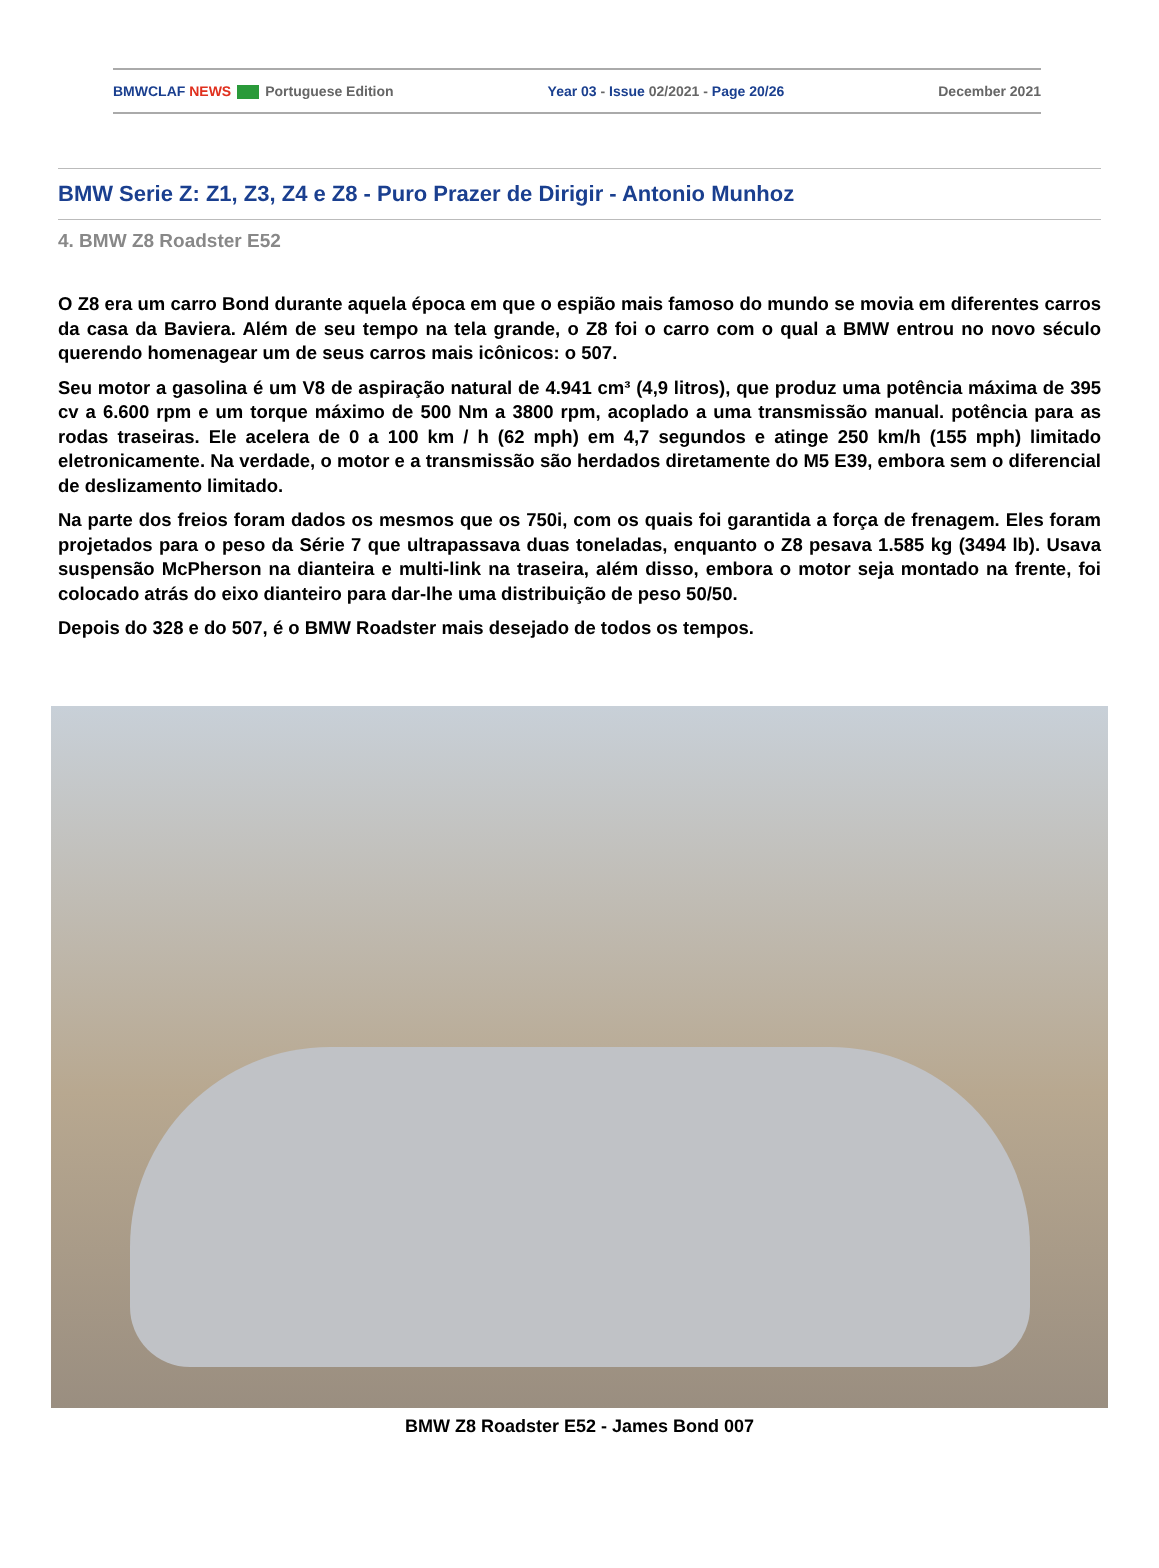BMWCLAF NEWS Portuguese Edition Year 03 - Issue 02/2021 - Page 20/26 December 2021
BMW Serie Z: Z1, Z3, Z4 e Z8 - Puro Prazer de Dirigir - Antonio Munhoz
4. BMW Z8 Roadster E52
O Z8 era um carro Bond durante aquela época em que o espião mais famoso do mundo se movia em diferentes carros da casa da Baviera. Além de seu tempo na tela grande, o Z8 foi o carro com o qual a BMW entrou no novo século querendo homenagear um de seus carros mais icônicos: o 507.
Seu motor a gasolina é um V8 de aspiração natural de 4.941 cm³ (4,9 litros), que produz uma potência máxima de 395 cv a 6.600 rpm e um torque máximo de 500 Nm a 3800 rpm, acoplado a uma transmissão manual. potência para as rodas traseiras. Ele acelera de 0 a 100 km / h (62 mph) em 4,7 segundos e atinge 250 km/h (155 mph) limitado eletronicamente. Na verdade, o motor e a transmissão são herdados diretamente do M5 E39, embora sem o diferencial de deslizamento limitado.
Na parte dos freios foram dados os mesmos que os 750i, com os quais foi garantida a força de frenagem. Eles foram projetados para o peso da Série 7 que ultrapassava duas toneladas, enquanto o Z8 pesava 1.585 kg (3494 lb). Usava suspensão McPherson na dianteira e multi-link na traseira, além disso, embora o motor seja montado na frente, foi colocado atrás do eixo dianteiro para dar-lhe uma distribuição de peso 50/50.
Depois do 328 e do 507, é o BMW Roadster mais desejado de todos os tempos.
BMW Z8 Roadster E52 - James Bond 007